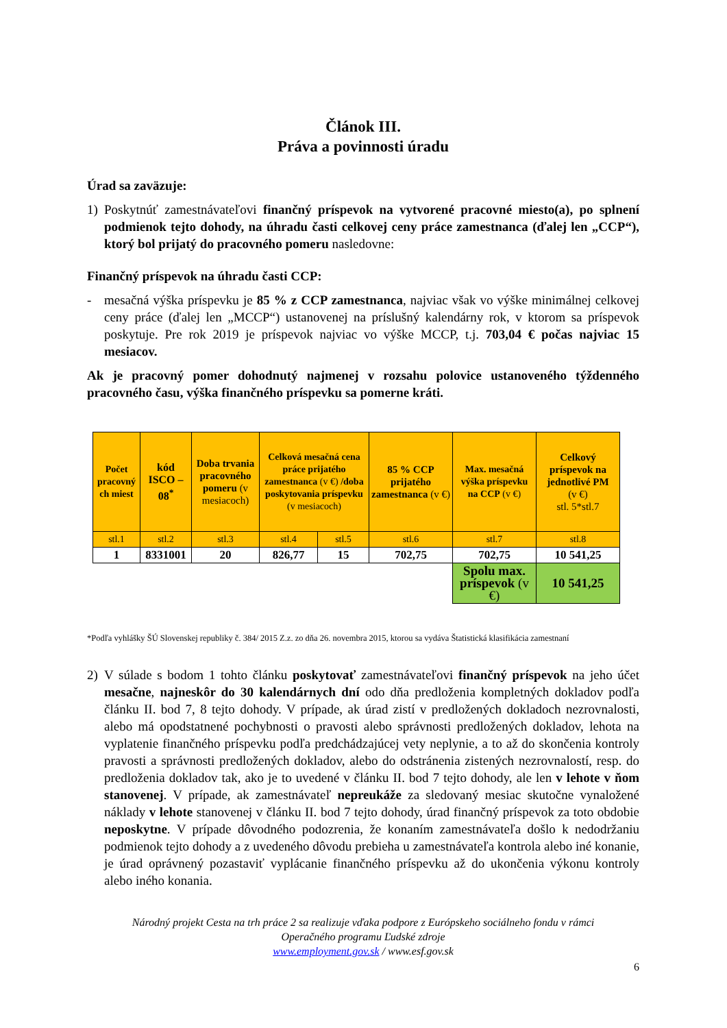Článok III.
Práva a povinnosti úradu
Úrad sa zaväzuje:
1) Poskytnúť zamestnávateľovi finančný príspevok na vytvorené pracovné miesto(a), po splnení podmienok tejto dohody, na úhradu časti celkovej ceny práce zamestnanca (ďalej len „CCP“), ktorý bol prijatý do pracovného pomeru nasledovne:
Finančný príspevok na úhradu časti CCP:
- mesačná výška príspevku je 85 % z CCP zamestnanca, najviac však vo výške minimálnej celkovej ceny práce (ďalej len „MCCP“) ustanovenej na príslušný kalendárny rok, v ktorom sa príspevok poskytuje. Pre rok 2019 je príspevok najviac vo výške MCCP, t.j. 703,04 € počas najviac 15 mesiacov.
Ak je pracovný pomer dohodnutý najmenej v rozsahu polovice ustanoveného týždenného pracovného času, výška finančného príspevku sa pomerne kráti.
| Počet pracovný ch miest | kód ISCO – 08<sup>*</sup> | Doba trvania pracovného pomeru (v mesiacoch) | Celková mesačná cena práce prijatého zamestnanca (v €) /doba poskytovania príspevku (v mesiacoch) | | 85 % CCP prijatého zamestnanca (v €) | Max. mesačná výška príspevku na CCP (v €) | Celkový príspevok na jednotlivé PM (v €) stl. 5*stl.7 |
| stl.1 | stl.2 | stl.3 | stl.4 | stl.5 | stl.6 | stl.7 | stl.8 |
| 1 | 8331001 | 20 | 826,77 | 15 | 702,75 | 702,75 | 10 541,25 |
| | | | | | | Spolu max. príspevok (v €) | 10 541,25 |
*Podľa vyhlášky ŠÚ Slovenskej republiky č. 384/ 2015 Z.z. zo dňa 26. novembra 2015, ktorou sa vydáva Štatistická klasifikácia zamestnaní
2) V súlade s bodom 1 tohto článku poskytovať zamestnávateľovi finančný príspevok na jeho účet mesačne, najneskôr do 30 kalendárnych dní odo dňa predloženia kompletných dokladov podľa článku II. bod 7, 8 tejto dohody. V prípade, ak úrad zistí v predložených dokladoch nezrovnalosti, alebo má opodstatnené pochybnosti o pravosti alebo správnosti predložených dokladov, lehota na vyplatenie finančného príspevku podľa predchádzajúcej vety neplynie, a to až do skončenia kontroly pravosti a správnosti predložených dokladov, alebo do odstránenia zistených nezrovnalostí, resp. do predloženia dokladov tak, ako je to uvedené v článku II. bod 7 tejto dohody, ale len v lehote v ňom stanovenej. V prípade, ak zamestnávateľ nepreukáže za sledovaný mesiac skutočne vynaložené náklady v lehote stanovenej v článku II. bod 7 tejto dohody, úrad finančný príspevok za toto obdobie neposkytne. V prípade dôvodného podozrenia, že konaním zamestnávateľa došlo k nedodržaniu podmienok tejto dohody a z uvedeného dôvodu prebieha u zamestnávateľa kontrola alebo iné konanie, je úrad oprávnený pozastaviť vyplácanie finančného príspevku až do ukončenia výkonu kontroly alebo iného konania.
Národný projekt Cesta na trh práce 2 sa realizuje vďaka podpore z Európskeho sociálneho fondu v rámci
Operačného programu Ľudské zdroje
www.employment.gov.sk / www.esf.gov.sk
6